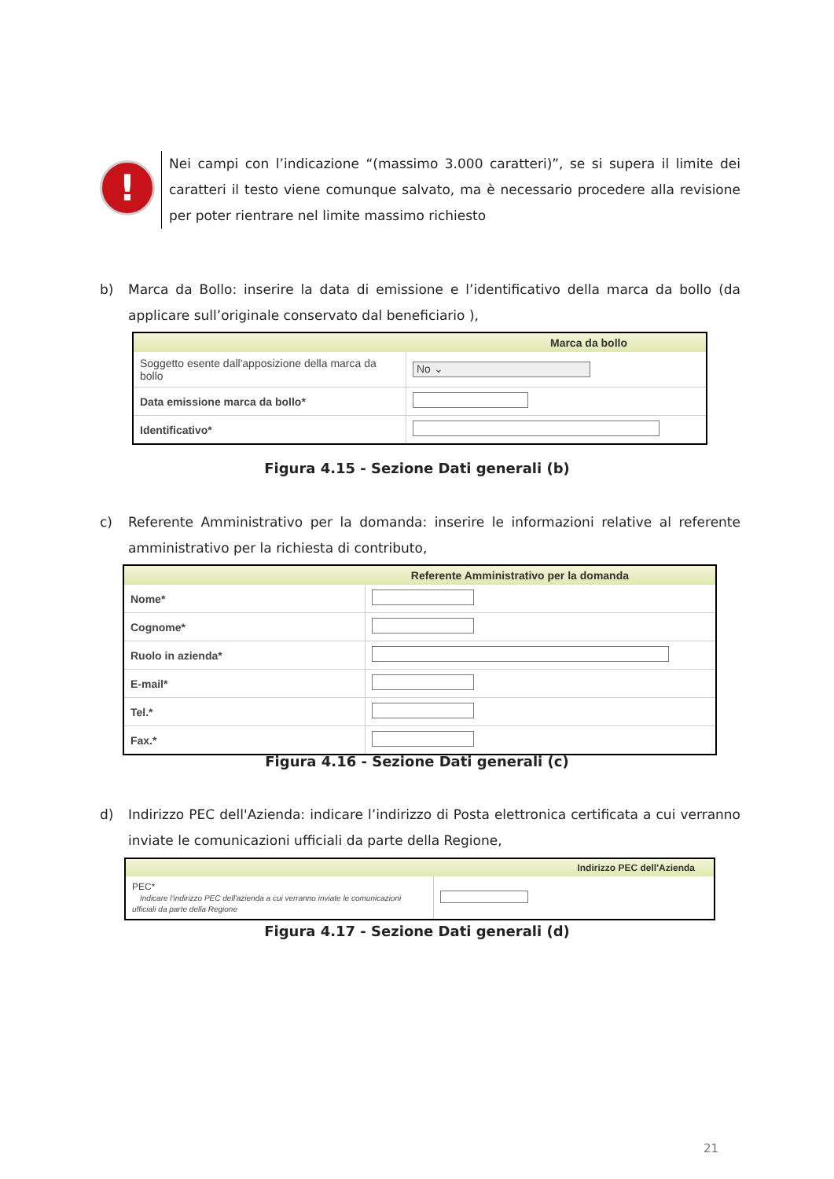!
Nei campi con l’indicazione “(massimo 3.000 caratteri)”, se si supera il limite dei caratteri il testo viene comunque salvato, ma è necessario procedere alla revisione per poter rientrare nel limite massimo richiesto
b) Marca da Bollo: inserire la data di emissione e l’identificativo della marca da bollo (da applicare sull’originale conservato dal beneficiario ),
| Marca da bollo | |
| --- | --- |
| Soggetto esente dall'apposizione della marca da bollo | No ⌄ |
| Data emissione marca da bollo* | |
| Identificativo* | |
Figura 4.15 - Sezione Dati generali (b)
c) Referente Amministrativo per la domanda: inserire le informazioni relative al referente amministrativo per la richiesta di contributo,
| Referente Amministrativo per la domanda | |
| --- | --- |
| Nome* | |
| Cognome* | |
| Ruolo in azienda* | |
| E-mail* | |
| Tel.* | |
| Fax.* | |
Figura 4.16 - Sezione Dati generali (c)
d) Indirizzo PEC dell'Azienda: indicare l’indirizzo di Posta elettronica certificata a cui verranno inviate le comunicazioni ufficiali da parte della Regione,
| Indirizzo PEC dell'Azienda | |
| --- | --- |
| PEC* Indicare l'indirizzo PEC dell'azienda a cui verranno inviate le comunicazioni ufficiali da parte della Regione | |
Figura 4.17 - Sezione Dati generali (d)
21